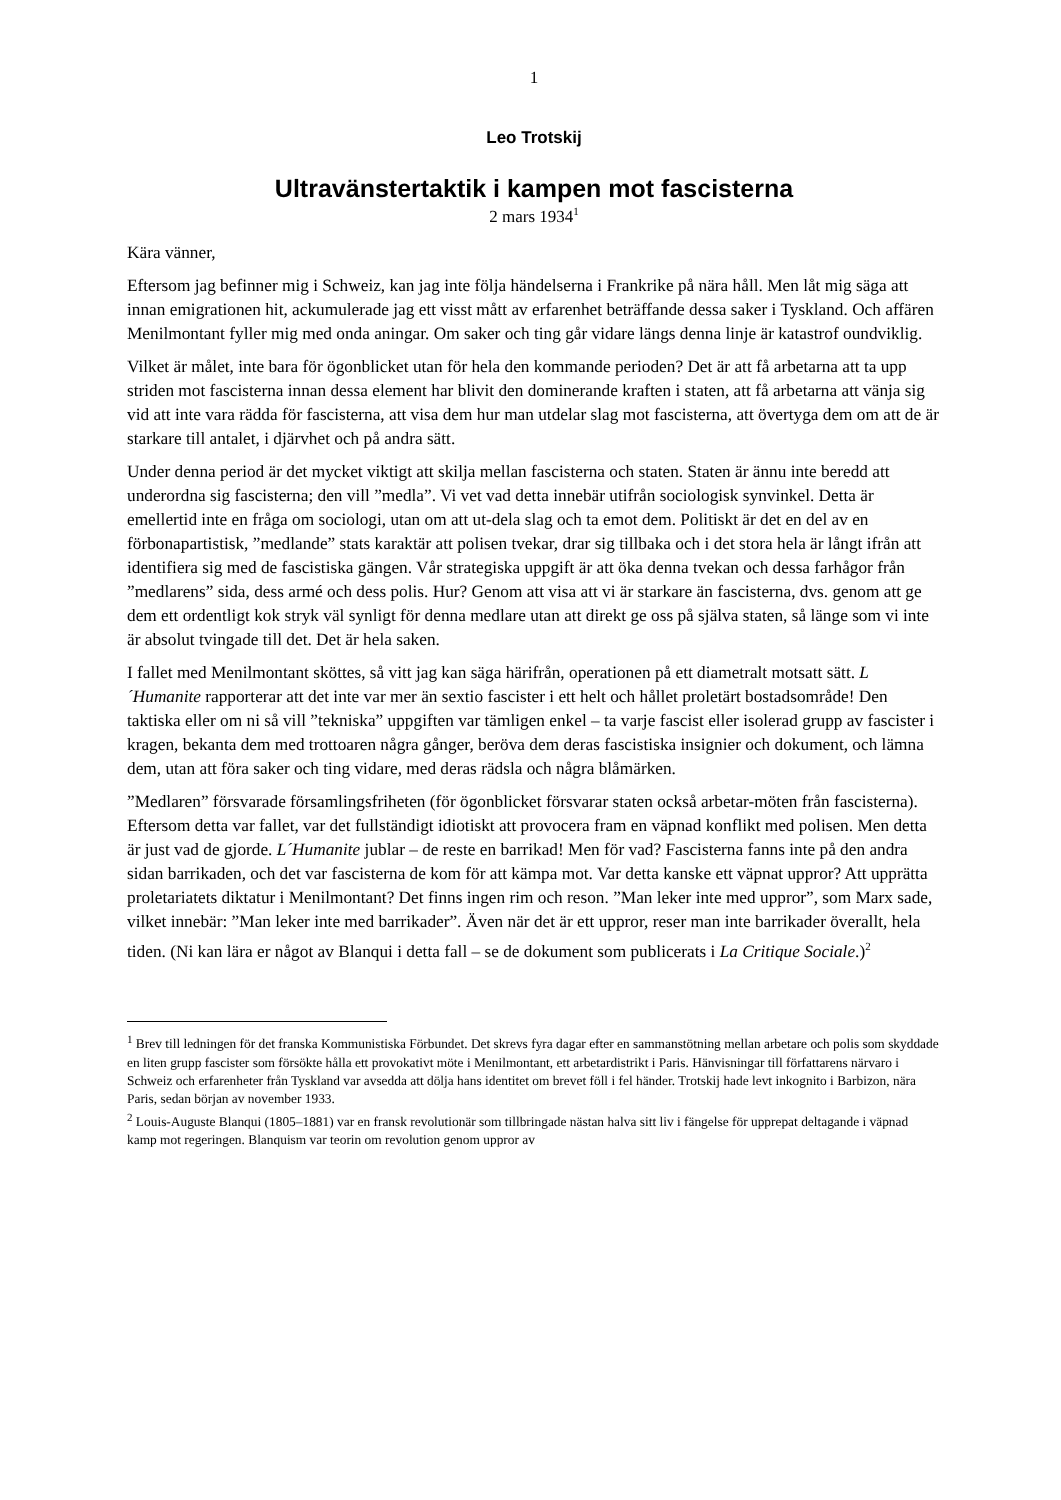1
Leo Trotskij
Ultravänstertaktik i kampen mot fascisterna
2 mars 1934<sup>1</sup>
Kära vänner,
Eftersom jag befinner mig i Schweiz, kan jag inte följa händelserna i Frankrike på nära håll. Men låt mig säga att innan emigrationen hit, ackumulerade jag ett visst mått av erfarenhet beträffande dessa saker i Tyskland. Och affären Menilmontant fyller mig med onda aningar. Om saker och ting går vidare längs denna linje är katastrof oundviklig.
Vilket är målet, inte bara för ögonblicket utan för hela den kommande perioden? Det är att få arbetarna att ta upp striden mot fascisterna innan dessa element har blivit den dominerande kraften i staten, att få arbetarna att vänja sig vid att inte vara rädda för fascisterna, att visa dem hur man utdelar slag mot fascisterna, att övertyga dem om att de är starkare till antalet, i djärvhet och på andra sätt.
Under denna period är det mycket viktigt att skilja mellan fascisterna och staten. Staten är ännu inte beredd att underordna sig fascisterna; den vill ”medla”. Vi vet vad detta innebär utifrån sociologisk synvinkel. Detta är emellertid inte en fråga om sociologi, utan om att ut-dela slag och ta emot dem. Politiskt är det en del av en förbonapartistisk, ”medlande” stats karaktär att polisen tvekar, drar sig tillbaka och i det stora hela är långt ifrån att identifiera sig med de fascistiska gängen. Vår strategiska uppgift är att öka denna tvekan och dessa farhågor från ”medlarens” sida, dess armé och dess polis. Hur? Genom att visa att vi är starkare än fascisterna, dvs. genom att ge dem ett ordentligt kok stryk väl synligt för denna medlare utan att direkt ge oss på själva staten, så länge som vi inte är absolut tvingade till det. Det är hela saken.
I fallet med Menilmontant sköttes, så vitt jag kan säga härifrån, operationen på ett diametralt motsatt sätt. L´Humanite rapporterar att det inte var mer än sextio fascister i ett helt och hållet proletärt bostadsområde! Den taktiska eller om ni så vill ”tekniska” uppgiften var tämligen enkel – ta varje fascist eller isolerad grupp av fascister i kragen, bekanta dem med trottoaren några gånger, beröva dem deras fascistiska insignier och dokument, och lämna dem, utan att föra saker och ting vidare, med deras rädsla och några blåmärken.
”Medlaren” försvarade församlingsfriheten (för ögonblicket försvarar staten också arbetar-möten från fascisterna). Eftersom detta var fallet, var det fullständigt idiotiskt att provocera fram en väpnad konflikt med polisen. Men detta är just vad de gjorde. L´Humanite jublar – de reste en barrikad! Men för vad? Fascisterna fanns inte på den andra sidan barrikaden, och det var fascisterna de kom för att kämpa mot. Var detta kanske ett väpnat uppror? Att upprätta proletariatets diktatur i Menilmontant? Det finns ingen rim och reson. ”Man leker inte med uppror”, som Marx sade, vilket innebär: ”Man leker inte med barrikader”. Även när det är ett uppror, reser man inte barrikader överallt, hela tiden. (Ni kan lära er något av Blanqui i detta fall – se de dokument som publicerats i La Critique Sociale.)<sup>2</sup>
<sup>1</sup> Brev till ledningen för det franska Kommunistiska Förbundet. Det skrevs fyra dagar efter en sammanstötning mellan arbetare och polis som skyddade en liten grupp fascister som försökte hålla ett provokativt möte i Menilmontant, ett arbetardistrikt i Paris. Hänvisningar till författarens närvaro i Schweiz och erfarenheter från Tyskland var avsedda att dölja hans identitet om brevet föll i fel händer. Trotskij hade levt inkognito i Barbizon, nära Paris, sedan början av november 1933.
<sup>2</sup> Louis-Auguste Blanqui (1805–1881) var en fransk revolutionär som tillbringade nästan halva sitt liv i fängelse för upprepat deltagande i väpnad kamp mot regeringen. Blanquism var teorin om revolution genom uppror av